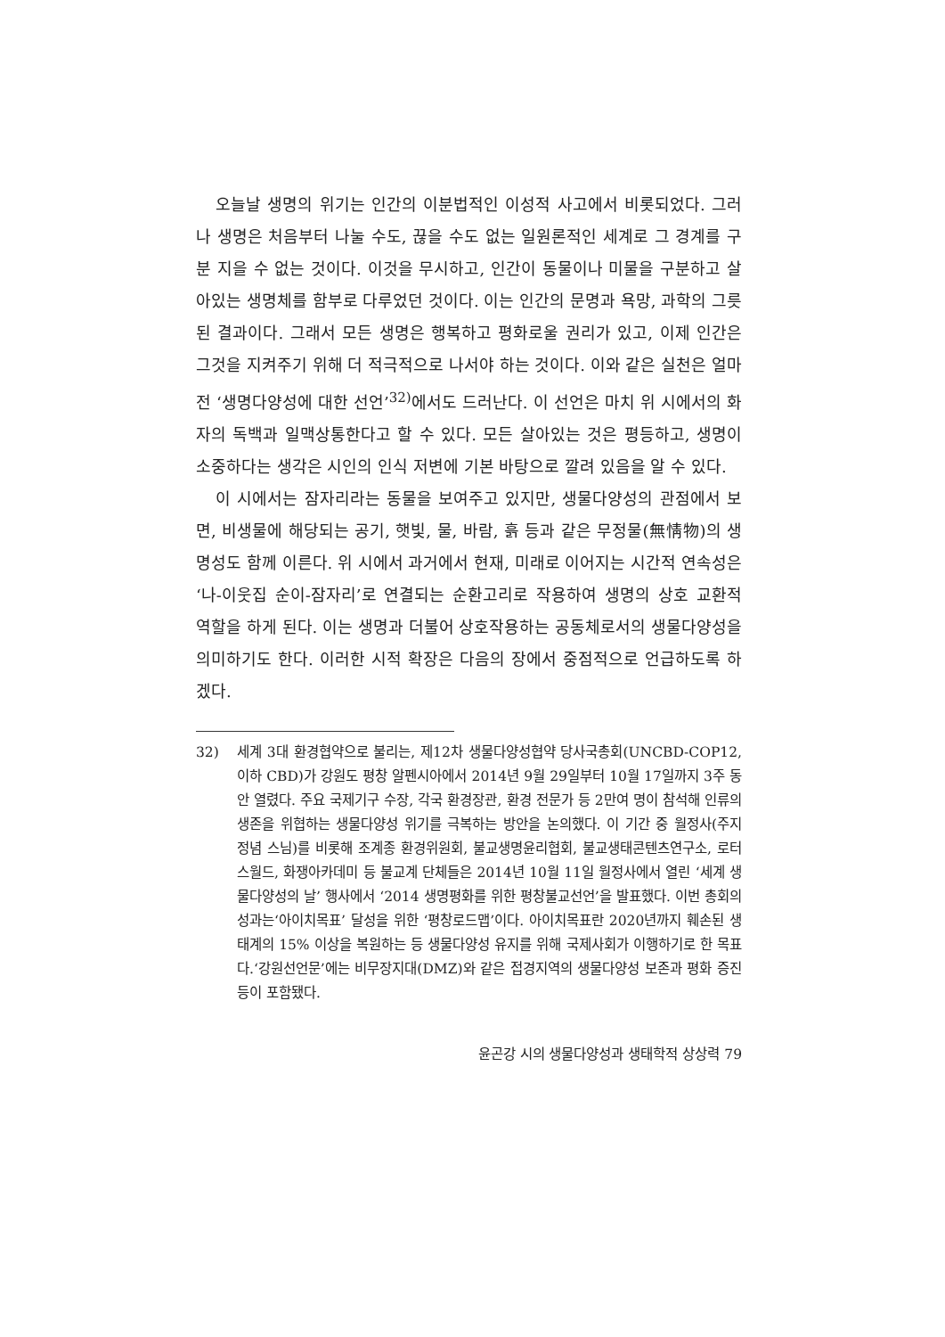오늘날 생명의 위기는 인간의 이분법적인 이성적 사고에서 비롯되었다. 그러나 생명은 처음부터 나눌 수도, 끊을 수도 없는 일원론적인 세계로 그 경계를 구분 지을 수 없는 것이다. 이것을 무시하고, 인간이 동물이나 미물을 구분하고 살아있는 생명체를 함부로 다루었던 것이다. 이는 인간의 문명과 욕망, 과학의 그릇된 결과이다. 그래서 모든 생명은 행복하고 평화로울 권리가 있고, 이제 인간은 그것을 지켜주기 위해 더 적극적으로 나서야 하는 것이다. 이와 같은 실천은 얼마 전 ‘생명다양성에 대한 선언’<sup>32)</sup>에서도 드러난다. 이 선언은 마치 위 시에서의 화자의 독백과 일맥상통한다고 할 수 있다. 모든 살아있는 것은 평등하고, 생명이 소중하다는 생각은 시인의 인식 저변에 기본 바탕으로 깔려 있음을 알 수 있다.
이 시에서는 잠자리라는 동물을 보여주고 있지만, 생물다양성의 관점에서 보면, 비생물에 해당되는 공기, 햇빛, 물, 바람, 흙 등과 같은 무정물(無情物)의 생명성도 함께 이른다. 위 시에서 과거에서 현재, 미래로 이어지는 시간적 연속성은 ‘나-이웃집 순이-잠자리’로 연결되는 순환고리로 작용하여 생명의 상호 교환적 역할을 하게 된다. 이는 생명과 더불어 상호작용하는 공동체로서의 생물다양성을 의미하기도 한다. 이러한 시적 확장은 다음의 장에서 중점적으로 언급하도록 하겠다.
32) 세계 3대 환경협약으로 불리는, 제12차 생물다양성협약 당사국총회(UNCBD-COP12, 이하 CBD)가 강원도 평창 알펜시아에서 2014년 9월 29일부터 10월 17일까지 3주 동안 열렸다. 주요 국제기구 수장, 각국 환경장관, 환경 전문가 등 2만여 명이 참석해 인류의 생존을 위협하는 생물다양성 위기를 극복하는 방안을 논의했다. 이 기간 중 월정사(주지 정념 스님)를 비롯해 조계종 환경위원회, 불교생명윤리협회, 불교생태콘텐츠연구소, 로터스월드, 화쟁아카데미 등 불교계 단체들은 2014년 10월 11일 월정사에서 열린 ‘세계 생물다양성의 날’ 행사에서 ‘2014 생명평화를 위한 평창불교선언’을 발표했다. 이번 총회의 성과는‘아이치목표’ 달성을 위한 ‘평창로드맵’이다. 아이치목표란 2020년까지 훼손된 생태계의 15% 이상을 복원하는 등 생물다양성 유지를 위해 국제사회가 이행하기로 한 목표다.‘강원선언문’에는 비무장지대(DMZ)와 같은 접경지역의 생물다양성 보존과 평화 증진 등이 포함됐다.
윤곤강 시의 생물다양성과 생태학적 상상력 79